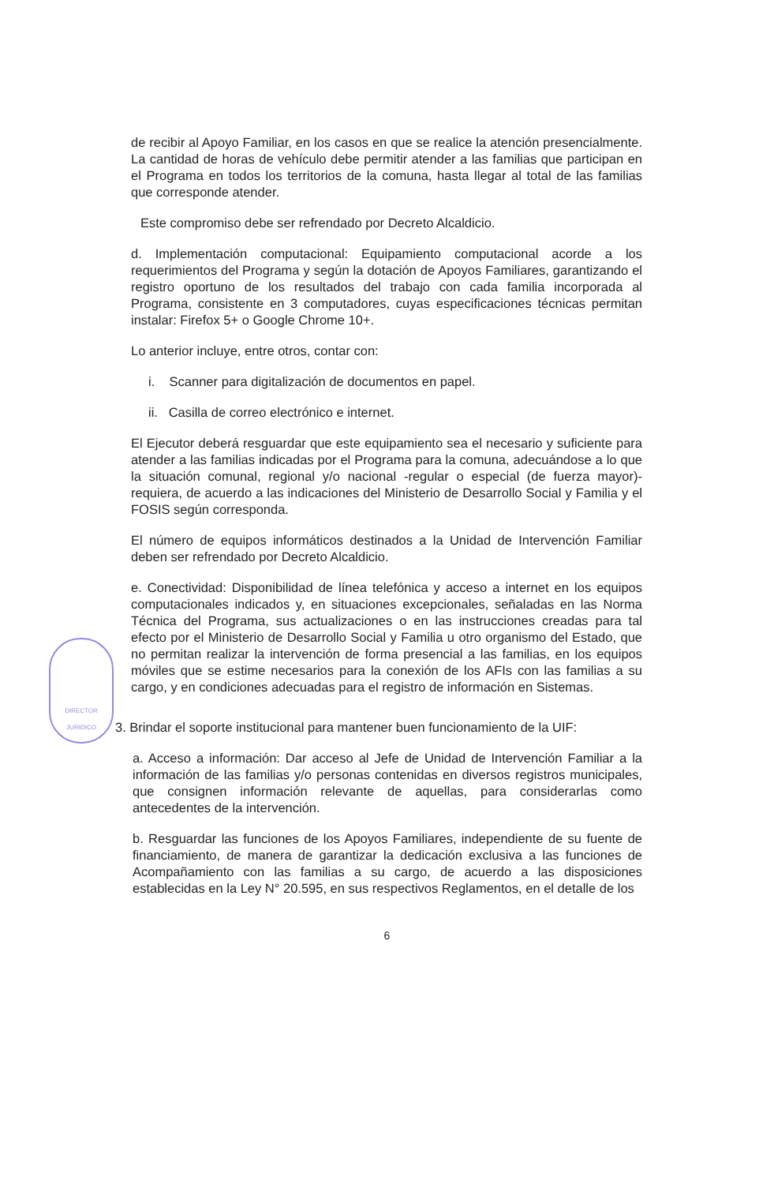DIRECTOR JURIDICO
de recibir al Apoyo Familiar, en los casos en que se realice la atención presencialmente. La cantidad de horas de vehículo debe permitir atender a las familias que participan en el Programa en todos los territorios de la comuna, hasta llegar al total de las familias que corresponde atender.
Este compromiso debe ser refrendado por Decreto Alcaldicio.
d. Implementación computacional: Equipamiento computacional acorde a los requerimientos del Programa y según la dotación de Apoyos Familiares, garantizando el registro oportuno de los resultados del trabajo con cada familia incorporada al Programa, consistente en 3 computadores, cuyas especificaciones técnicas permitan instalar: Firefox 5+ o Google Chrome 10+.
Lo anterior incluye, entre otros, contar con:
i. Scanner para digitalización de documentos en papel.
ii. Casilla de correo electrónico e internet.
El Ejecutor deberá resguardar que este equipamiento sea el necesario y suficiente para atender a las familias indicadas por el Programa para la comuna, adecuándose a lo que la situación comunal, regional y/o nacional -regular o especial (de fuerza mayor)- requiera, de acuerdo a las indicaciones del Ministerio de Desarrollo Social y Familia y el FOSIS según corresponda.
El número de equipos informáticos destinados a la Unidad de Intervención Familiar deben ser refrendado por Decreto Alcaldicio.
e. Conectividad: Disponibilidad de línea telefónica y acceso a internet en los equipos computacionales indicados y, en situaciones excepcionales, señaladas en las Norma Técnica del Programa, sus actualizaciones o en las instrucciones creadas para tal efecto por el Ministerio de Desarrollo Social y Familia u otro organismo del Estado, que no permitan realizar la intervención de forma presencial a las familias, en los equipos móviles que se estime necesarios para la conexión de los AFIs con las familias a su cargo, y en condiciones adecuadas para el registro de información en Sistemas.
3. Brindar el soporte institucional para mantener buen funcionamiento de la UIF:
a. Acceso a información: Dar acceso al Jefe de Unidad de Intervención Familiar a la información de las familias y/o personas contenidas en diversos registros municipales, que consignen información relevante de aquellas, para considerarlas como antecedentes de la intervención.
b. Resguardar las funciones de los Apoyos Familiares, independiente de su fuente de financiamiento, de manera de garantizar la dedicación exclusiva a las funciones de Acompañamiento con las familias a su cargo, de acuerdo a las disposiciones establecidas en la Ley N° 20.595, en sus respectivos Reglamentos, en el detalle de los
6